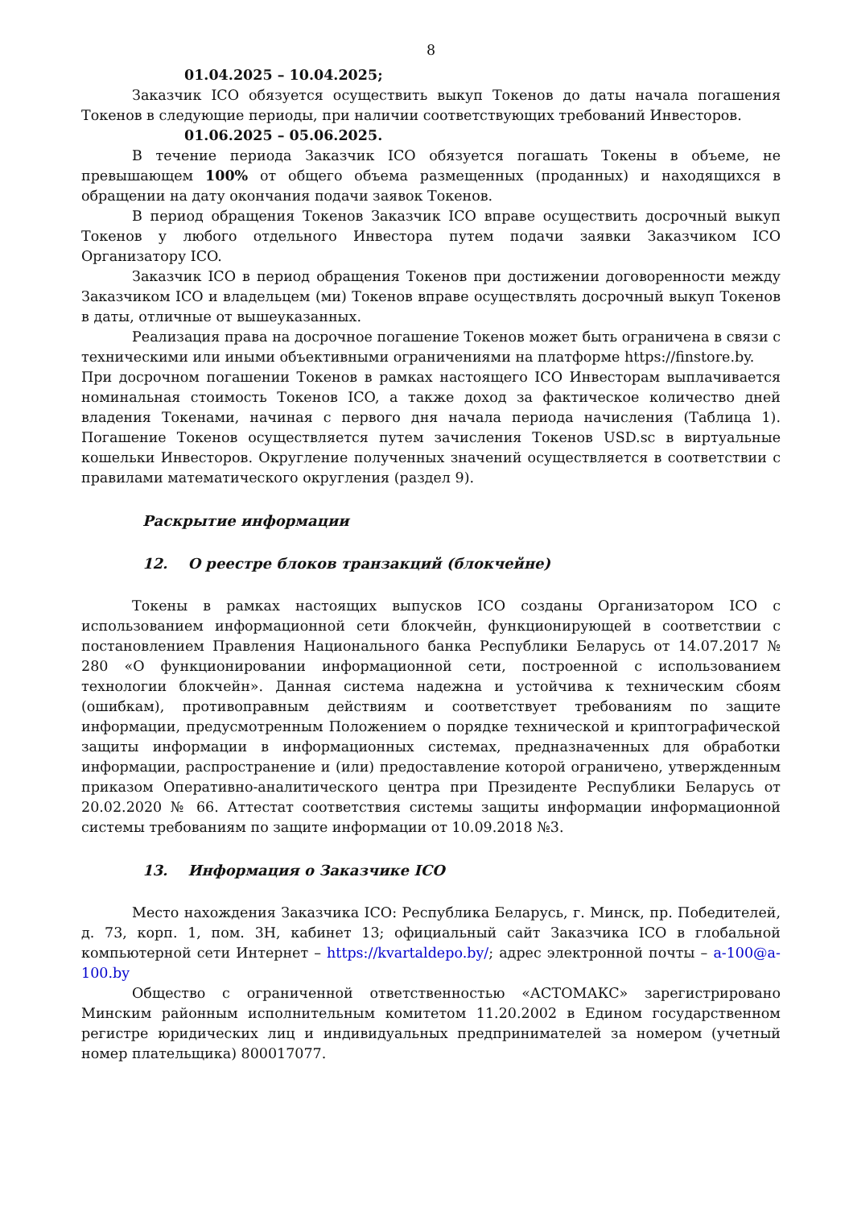8
01.04.2025 – 10.04.2025;
Заказчик ICO обязуется осуществить выкуп Токенов до даты начала погашения Токенов в следующие периоды, при наличии соответствующих требований Инвесторов.
01.06.2025 – 05.06.2025.
В течение периода Заказчик ICO обязуется погашать Токены в объеме, не превышающем 100% от общего объема размещенных (проданных) и находящихся в обращении на дату окончания подачи заявок Токенов.
В период обращения Токенов Заказчик ICO вправе осуществить досрочный выкуп Токенов у любого отдельного Инвестора путем подачи заявки Заказчиком ICO Организатору ICO.
Заказчик ICO в период обращения Токенов при достижении договоренности между Заказчиком ICO и владельцем (ми) Токенов вправе осуществлять досрочный выкуп Токенов в даты, отличные от вышеуказанных.
Реализация права на досрочное погашение Токенов может быть ограничена в связи с техническими или иными объективными ограничениями на платформе https://finstore.by.
При досрочном погашении Токенов в рамках настоящего ICO Инвесторам выплачивается номинальная стоимость Токенов ICO, а также доход за фактическое количество дней владения Токенами, начиная с первого дня начала периода начисления (Таблица 1). Погашение Токенов осуществляется путем зачисления Токенов USD.sc в виртуальные кошельки Инвесторов. Округление полученных значений осуществляется в соответствии с правилами математического округления (раздел 9).
Раскрытие информации
12. О реестре блоков транзакций (блокчейне)
Токены в рамках настоящих выпусков ICO созданы Организатором ICO с использованием информационной сети блокчейн, функционирующей в соответствии с постановлением Правления Национального банка Республики Беларусь от 14.07.2017 № 280 «О функционировании информационной сети, построенной с использованием технологии блокчейн». Данная система надежна и устойчива к техническим сбоям (ошибкам), противоправным действиям и соответствует требованиям по защите информации, предусмотренным Положением о порядке технической и криптографической защиты информации в информационных системах, предназначенных для обработки информации, распространение и (или) предоставление которой ограничено, утвержденным приказом Оперативно-аналитического центра при Президенте Республики Беларусь от 20.02.2020 № 66. Аттестат соответствия системы защиты информации информационной системы требованиям по защите информации от 10.09.2018 №3.
13. Информация о Заказчике ICO
Место нахождения Заказчика ICO: Республика Беларусь, г. Минск, пр. Победителей, д. 73, корп. 1, пом. 3Н, кабинет 13; официальный сайт Заказчика ICO в глобальной компьютерной сети Интернет – https://kvartaldepo.by/; адрес электронной почты – a-100@a-100.by
Общество с ограниченной ответственностью «АСТОМАКС» зарегистрировано Минским районным исполнительным комитетом 11.20.2002 в Едином государственном регистре юридических лиц и индивидуальных предпринимателей за номером (учетный номер плательщика) 800017077.